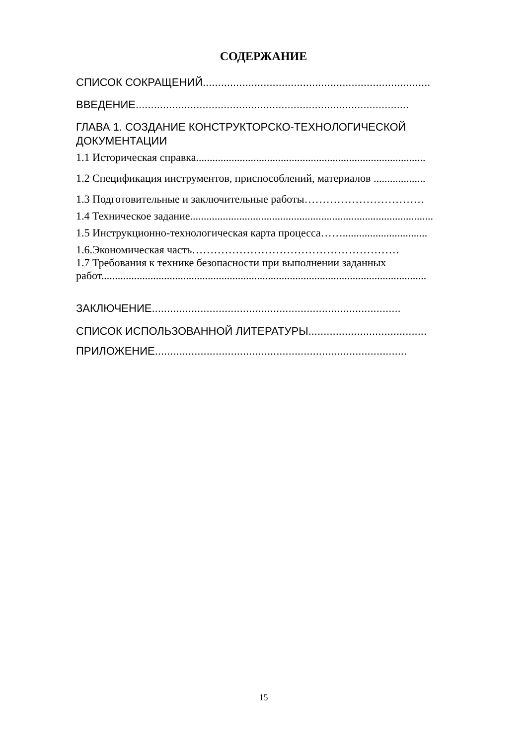СОДЕРЖАНИЕ
СПИСОК СОКРАЩЕНИЙ...........................................................................
ВВЕДЕНИЕ..........................................................................................
ГЛАВА 1. СОЗДАНИЕ КОНСТРУКТОРСКО-ТЕХНОЛОГИЧЕСКОЙ ДОКУМЕНТАЦИИ
1.1 Историческая справка....................................................................................
1.2 Спецификация инструментов, приспособлений, материалов ...................
1.3 Подготовительные и заключительные работы……………………………
1.4 Техническое задание.........................................................................................
1.5 Инструкционно-технологическая карта процесса……...............................
1.6.Экономическая часть…………………………………………………
1.7 Требования к технике безопасности при выполнении заданных
работ.......................................................................................................................
ЗАКЛЮЧЕНИЕ..................................................................................
СПИСОК ИСПОЛЬЗОВАННОЙ ЛИТЕРАТУРЫ.......................................
ПРИЛОЖЕНИЕ...................................................................................
15